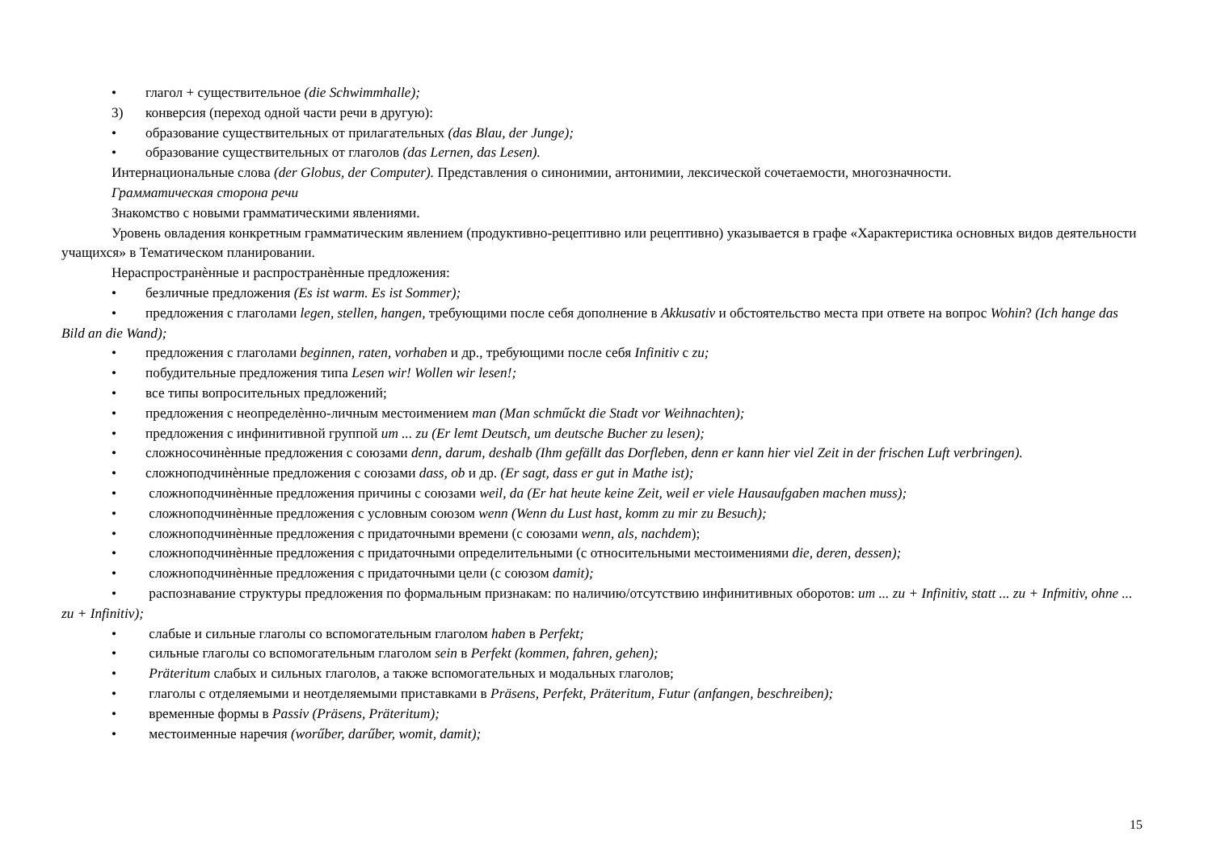• глагол + существительное (die Schwimmhalle);
3) конверсия (переход одной части речи в другую):
• образование существительных от прилагательных (das Blau, der Junge);
• образование существительных от глаголов (das Lernen, das Lesen).
Интернациональные слова (der Globus, der Computer). Представления о синонимии, антонимии, лексической сочетаемости, многозначности.
Грамматическая сторона речи
Знакомство с новыми грамматическими явлениями.
Уровень овладения конкретным грамматическим явлением (продуктивно-рецептивно или рецептивно) указывается в графе «Характеристика основных видов деятельности учащихся» в Тематическом планировании.
Нераспространѐнные и распространѐнные предложения:
• безличные предложения (Es ist warm. Es ist Sommer);
• предложения с глаголами legen, stellen, hangen, требующими после себя дополнение в Akkusativ и обстоятельство места при ответе на вопрос Wohin? (Ich hange das Bild an die Wand);
• предложения с глаголами beginnen, raten, vorhaben и др., требующими после себя Infinitiv с zu;
• побудительные предложения типа Lesen wir! Wollen wir lesen!;
• все типы вопросительных предложений;
• предложения с неопределѐнно-личным местоимением man (Man schműckt die Stadt vor Weihnachten);
• предложения с инфинитивной группой um ... zu (Er lemt Deutsch, um deutsche Bucher zu lesen);
• сложносочинѐнные предложения с союзами denn, darum, deshalb (Ihm gefällt das Dorfleben, denn er kann hier viel Zeit in der frischen Luft verbringen).
• сложноподчинѐнные предложения с союзами dass, ob и др. (Er sagt, dass er gut in Mathe ist);
• сложноподчинѐнные предложения причины с союзами weil, da (Er hat heute keine Zeit, weil er viele Hausaufgaben machen muss);
• сложноподчинѐнные предложения с условным союзом wenn (Wenn du Lust hast, komm zu mir zu Besuch);
• сложноподчинѐнные предложения с придаточными времени (с союзами wenn, als, nachdem);
• сложноподчинѐнные предложения с придаточными определительными (с относительными местоимениями die, deren, dessen);
• сложноподчинѐнные предложения с придаточными цели (с союзом damit);
• распознавание структуры предложения по формальным признакам: по наличию/отсутствию инфинитивных оборотов: um ... zu + Infinitiv, statt ... zu + Infmitiv, ohne ... zu + Infinitiv);
• слабые и сильные глаголы со вспомогательным глаголом haben в Perfekt;
• сильные глаголы со вспомогательным глаголом sein в Perfekt (kommen, fahren, gehen);
• Präteritum слабых и сильных глаголов, а также вспомогательных и модальных глаголов;
• глаголы с отделяемыми и неотделяемыми приставками в Präsens, Perfekt, Präteritum, Futur (anfangen, beschreiben);
• временные формы в Passiv (Präsens, Präteritum);
• местоименные наречия (worűber, darűber, womit, damit);
15